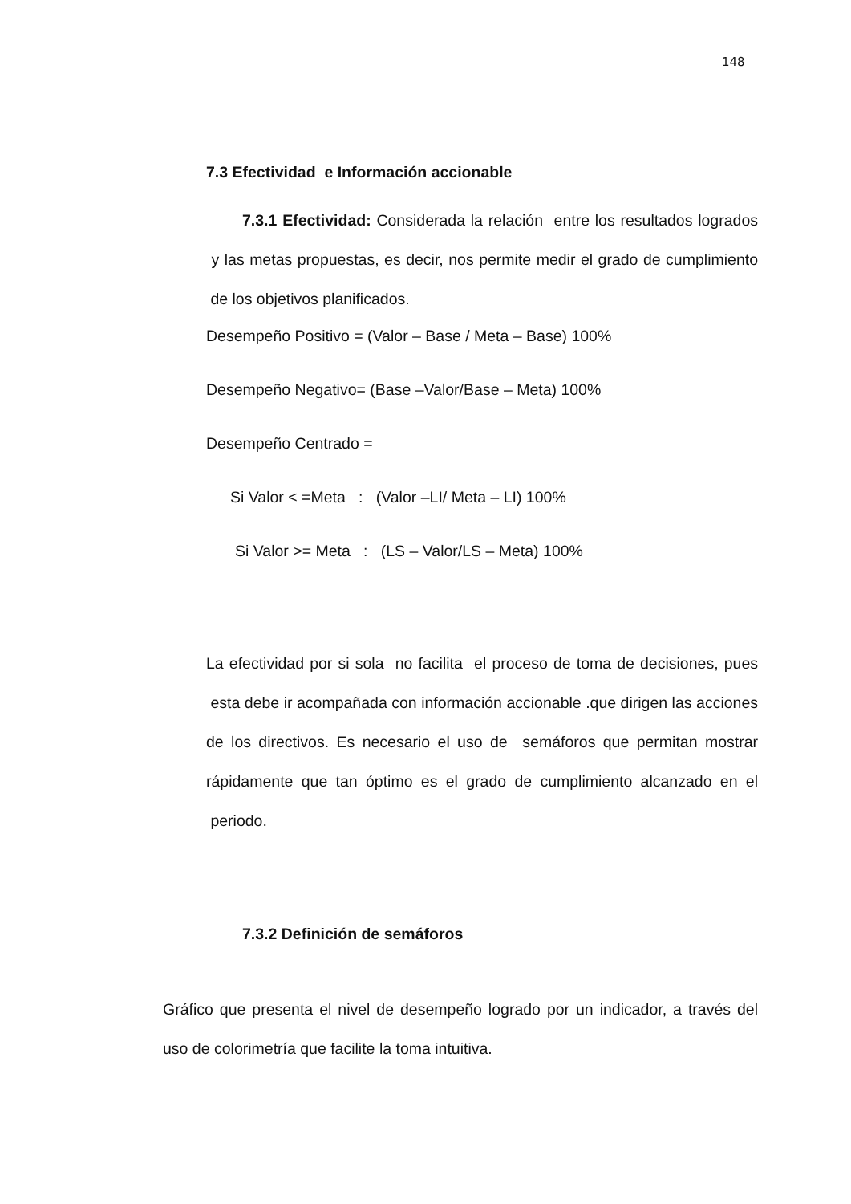148
7.3 Efectividad e Información accionable
7.3.1 Efectividad: Considerada la relación entre los resultados logrados y las metas propuestas, es decir, nos permite medir el grado de cumplimiento de los objetivos planificados.
Desempeño Positivo = (Valor – Base / Meta – Base) 100%
Desempeño Negativo= (Base –Valor/Base – Meta) 100%
Desempeño Centrado =
Si Valor < =Meta : (Valor –LI/ Meta – LI) 100%
Si Valor >= Meta : (LS – Valor/LS – Meta) 100%
La efectividad por si sola no facilita el proceso de toma de decisiones, pues esta debe ir acompañada con información accionable .que dirigen las acciones de los directivos. Es necesario el uso de semáforos que permitan mostrar rápidamente que tan óptimo es el grado de cumplimiento alcanzado en el periodo.
7.3.2 Definición de semáforos
Gráfico que presenta el nivel de desempeño logrado por un indicador, a través del uso de colorimetría que facilite la toma intuitiva.